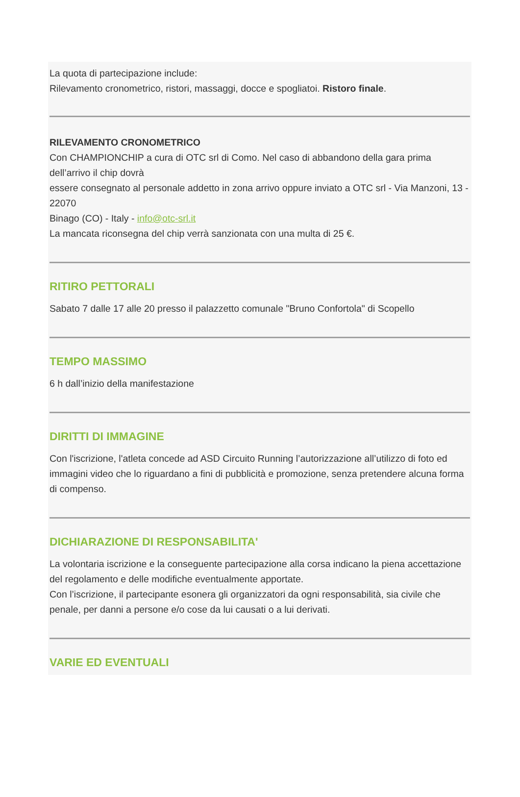La quota di partecipazione include:
Rilevamento cronometrico, ristori, massaggi, docce e spogliatoi. Ristoro finale.
RILEVAMENTO CRONOMETRICO
Con CHAMPIONCHIP a cura di OTC srl di Como. Nel caso di abbandono della gara prima dell’arrivo il chip dovrà
essere consegnato al personale addetto in zona arrivo oppure inviato a OTC srl - Via Manzoni, 13 - 22070
Binago (CO) - Italy - info@otc-srl.it
La mancata riconsegna del chip verrà sanzionata con una multa di 25 €.
RITIRO PETTORALI
Sabato 7 dalle 17 alle 20 presso il palazzetto comunale "Bruno Confortola" di Scopello
TEMPO MASSIMO
6 h dall’inizio della manifestazione
DIRITTI DI IMMAGINE
Con l'iscrizione, l'atleta concede ad ASD Circuito Running l’autorizzazione all’utilizzo di foto ed immagini video che lo riguardano a fini di pubblicità e promozione, senza pretendere alcuna forma di compenso.
DICHIARAZIONE DI RESPONSABILITA'
La volontaria iscrizione e la conseguente partecipazione alla corsa indicano la piena accettazione del regolamento e delle modifiche eventualmente apportate.
Con l’iscrizione, il partecipante esonera gli organizzatori da ogni responsabilità, sia civile che penale, per danni a persone e/o cose da lui causati o a lui derivati.
VARIE ED EVENTUALI